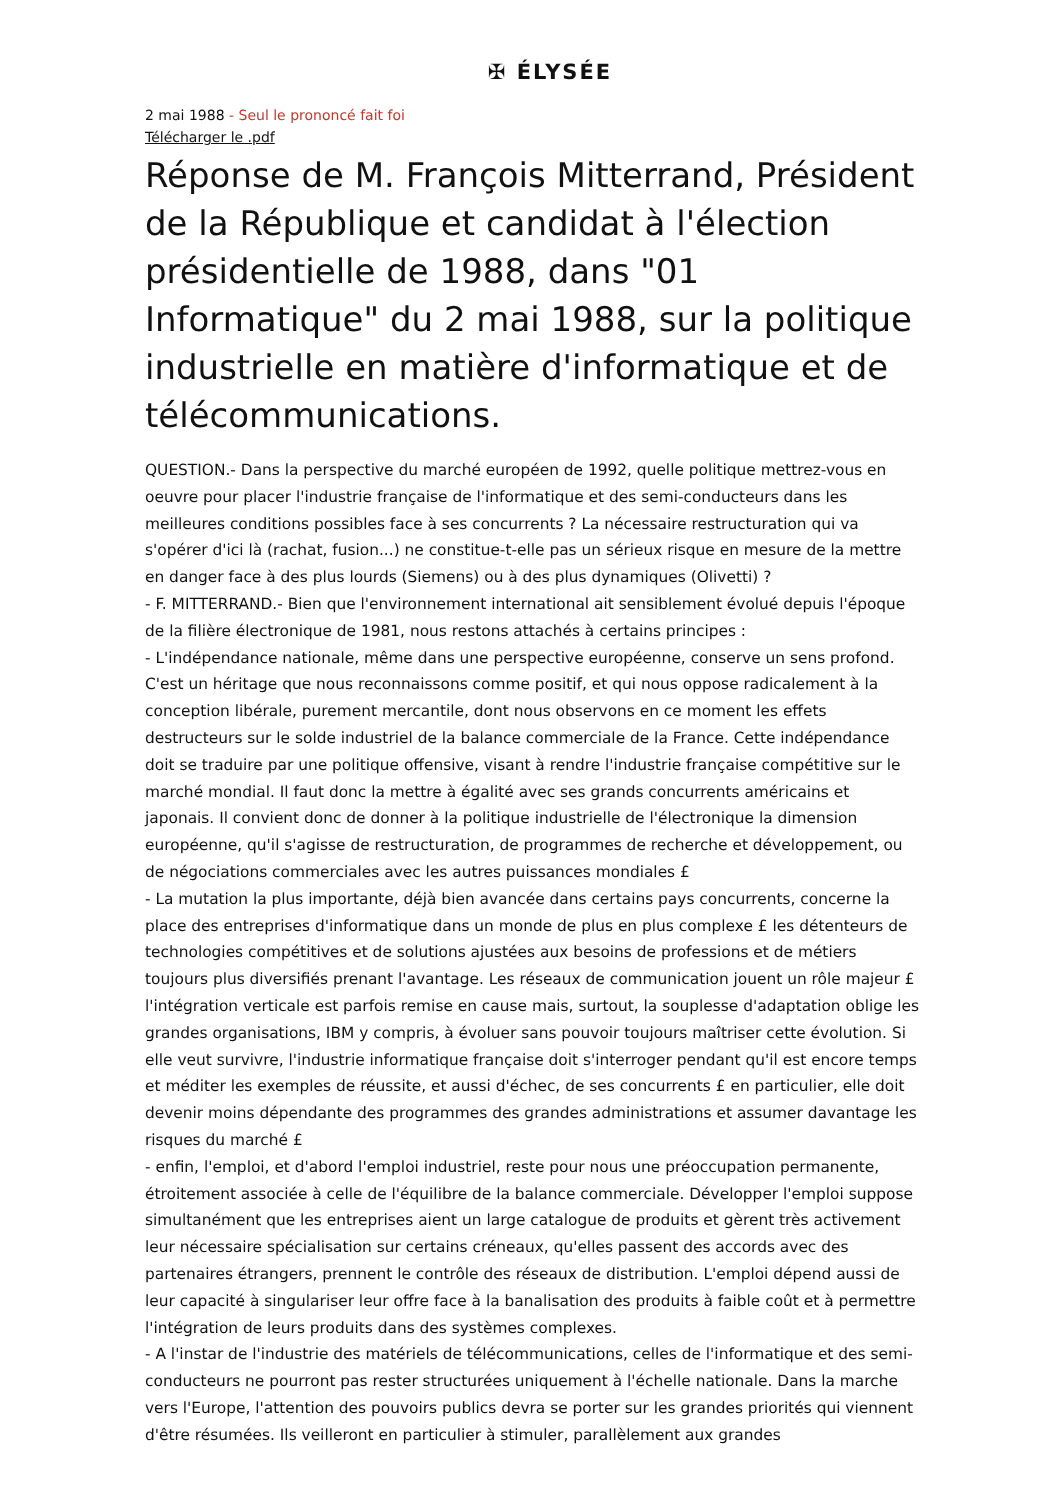✠ ÉLYSÉE
2 mai 1988 - Seul le prononcé fait foi
Télécharger le .pdf
Réponse de M. François Mitterrand, Président de la République et candidat à l'élection présidentielle de 1988, dans "01 Informatique" du 2 mai 1988, sur la politique industrielle en matière d'informatique et de télécommunications.
QUESTION.- Dans la perspective du marché européen de 1992, quelle politique mettrez-vous en oeuvre pour placer l'industrie française de l'informatique et des semi-conducteurs dans les meilleures conditions possibles face à ses concurrents ? La nécessaire restructuration qui va s'opérer d'ici là (rachat, fusion...) ne constitue-t-elle pas un sérieux risque en mesure de la mettre en danger face à des plus lourds (Siemens) ou à des plus dynamiques (Olivetti) ?
- F. MITTERRAND.- Bien que l'environnement international ait sensiblement évolué depuis l'époque de la filière électronique de 1981, nous restons attachés à certains principes :
- L'indépendance nationale, même dans une perspective européenne, conserve un sens profond. C'est un héritage que nous reconnaissons comme positif, et qui nous oppose radicalement à la conception libérale, purement mercantile, dont nous observons en ce moment les effets destructeurs sur le solde industriel de la balance commerciale de la France. Cette indépendance doit se traduire par une politique offensive, visant à rendre l'industrie française compétitive sur le marché mondial. Il faut donc la mettre à égalité avec ses grands concurrents américains et japonais. Il convient donc de donner à la politique industrielle de l'électronique la dimension européenne, qu'il s'agisse de restructuration, de programmes de recherche et développement, ou de négociations commerciales avec les autres puissances mondiales £
- La mutation la plus importante, déjà bien avancée dans certains pays concurrents, concerne la place des entreprises d'informatique dans un monde de plus en plus complexe £ les détenteurs de technologies compétitives et de solutions ajustées aux besoins de professions et de métiers toujours plus diversifiés prenant l'avantage. Les réseaux de communication jouent un rôle majeur £ l'intégration verticale est parfois remise en cause mais, surtout, la souplesse d'adaptation oblige les grandes organisations, IBM y compris, à évoluer sans pouvoir toujours maîtriser cette évolution. Si elle veut survivre, l'industrie informatique française doit s'interroger pendant qu'il est encore temps et méditer les exemples de réussite, et aussi d'échec, de ses concurrents £ en particulier, elle doit devenir moins dépendante des programmes des grandes administrations et assumer davantage les risques du marché £
- enfin, l'emploi, et d'abord l'emploi industriel, reste pour nous une préoccupation permanente, étroitement associée à celle de l'équilibre de la balance commerciale. Développer l'emploi suppose simultanément que les entreprises aient un large catalogue de produits et gèrent très activement leur nécessaire spécialisation sur certains créneaux, qu'elles passent des accords avec des partenaires étrangers, prennent le contrôle des réseaux de distribution. L'emploi dépend aussi de leur capacité à singulariser leur offre face à la banalisation des produits à faible coût et à permettre l'intégration de leurs produits dans des systèmes complexes.
- A l'instar de l'industrie des matériels de télécommunications, celles de l'informatique et des semi-conducteurs ne pourront pas rester structurées uniquement à l'échelle nationale. Dans la marche vers l'Europe, l'attention des pouvoirs publics devra se porter sur les grandes priorités qui viennent d'être résumées. Ils veilleront en particulier à stimuler, parallèlement aux grandes